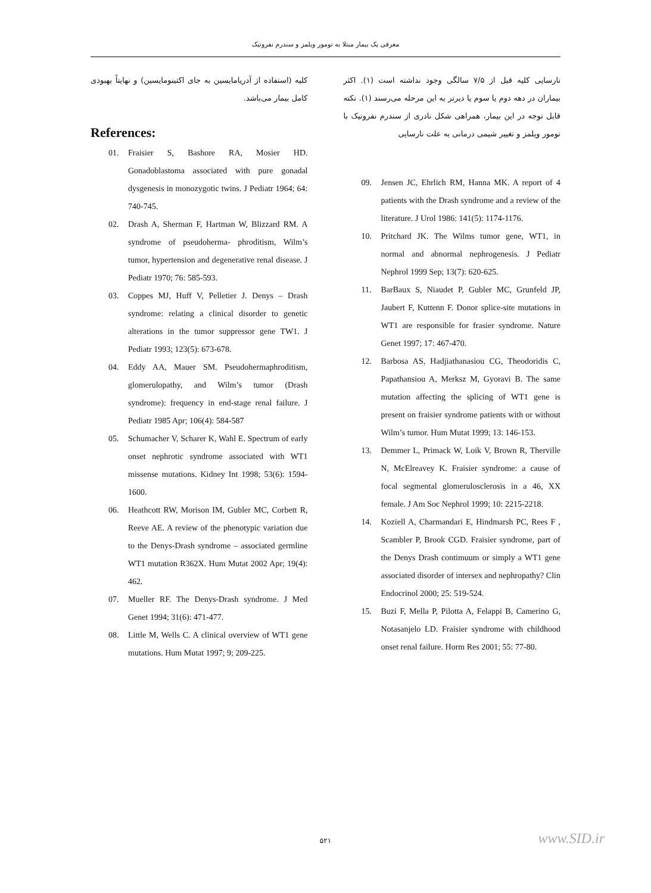معرفی یک بیمار مبتلا به تومور ویلمز و سندرم نفروتیک
کلیه (استفاده از آدریامایسین به جای اکتینومایسین) و نهایتاً بهبودی کامل بیمار می‌باشد.
References:
01. Fraisier S, Bashore RA, Mosier HD. Gonadoblastoma associated with pure gonadal dysgenesis in monozygotic twins. J Pediatr 1964; 64: 740-745.
02. Drash A, Sherman F, Hartman W, Blizzard RM. A syndrome of pseudoherma- phroditism, Wilm’s tumor, hypertension and degenerative renal disease. J Pediatr 1970; 76: 585-593.
03. Coppes MJ, Huff V, Pelletier J. Denys – Drash syndrome: relating a clinical disorder to genetic alterations in the tumor suppressor gene TW1. J Pediatr 1993; 123(5): 673-678.
04. Eddy AA, Mauer SM. Pseudohermaphroditism, glomerulopathy, and Wilm’s tumor (Drash syndrome): frequency in end-stage renal failure. J Pediatr 1985 Apr; 106(4): 584-587
05. Schumacher V, Scharer K, Wahl E. Spectrum of early onset nephrotic syndrome associated with WT1 missense mutations. Kidney Int 1998; 53(6): 1594-1600.
06. Heathcott RW, Morison IM, Gubler MC, Corbett R, Reeve AE. A review of the phenotypic variation due to the Denys-Drash syndrome – associated germline WT1 mutation R362X. Hum Mutat 2002 Apr; 19(4): 462.
07. Mueller RF. The Denys-Drash syndrome. J Med Genet 1994; 31(6): 471-477.
08. Little M, Wells C. A clinical overview of WT1 gene mutations. Hum Mutat 1997; 9; 209-225.
نارسایی کلیه قبل از ۷/۵ سالگی وجود نداشته است (۱). اکثر بیماران در دهه دوم یا سوم یا دیرتر به این مرحله می‌رسند (۱). نکته قابل توجه در این بیمار، همراهی شکل نادری از سندرم نفروتیک با تومور ویلمز و تغییر شیمی درمانی به علت نارسایی
09. Jensen JC, Ehrlich RM, Hanna MK. A report of 4 patients with the Drash syndrome and a review of the literature. J Urol 1986: 141(5): 1174-1176.
10. Pritchard JK. The Wilms tumor gene, WT1, in normal and abnormal nephrogenesis. J Pediatr Nephrol 1999 Sep; 13(7): 620-625.
11. BarBaux S, Niaudet P, Gubler MC, Grunfeld JP, Jaubert F, Kuttenn F. Donor splice-site mutations in WT1 are responsible for frasier syndrome. Nature Genet 1997; 17: 467-470.
12. Barbosa AS, Hadjiathanasiou CG, Theodoridis C, Papathansiou A, Merksz M, Gyoravi B. The same mutation affecting the splicing of WT1 gene is present on fraisier syndrome patients with or without Wilm’s tumor. Hum Mutat 1999; 13: 146-153.
13. Demmer L, Primack W, Loik V, Brown R, Therville N, McElreavey K. Fraisier syndrome: a cause of focal segmental glomerulosclerosis in a 46, XX female. J Am Soc Nephrol 1999; 10: 2215-2218.
14. Koziell A, Charmandari E, Hindmarsh PC, Rees F , Scambler P, Brook CGD. Fraisier syndrome, part of the Denys Drash contimuum or simply a WT1 gene associated disorder of intersex and nephropathy? Clin Endocrinol 2000; 25: 519-524.
15. Buzi F, Mella P, Pilotta A, Felappi B, Camerino G, Notasanjelo LD. Fraisier syndrome with childhood onset renal failure. Horm Res 2001; 55: 77-80.
۵۲۱ www.SID.ir